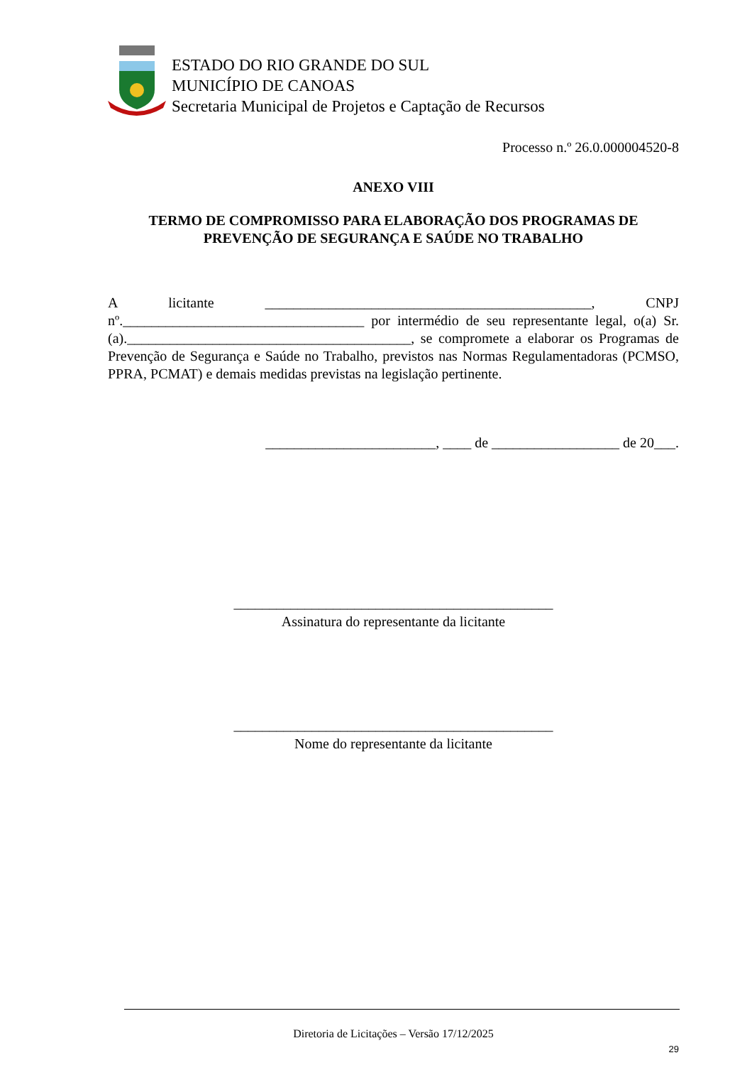ESTADO DO RIO GRANDE DO SUL
MUNICÍPIO DE CANOAS
Secretaria Municipal de Projetos e Captação de Recursos
Processo n.º 26.0.000004520-8
ANEXO VIII
TERMO DE COMPROMISSO PARA ELABORAÇÃO DOS PROGRAMAS DE PREVENÇÃO DE SEGURANÇA E SAÚDE NO TRABALHO
A licitante ______________________________________________, CNPJ nº.__________________________________ por intermédio de seu representante legal, o(a) Sr.(a).________________________________________, se compromete a elaborar os Programas de Prevenção de Segurança e Saúde no Trabalho, previstos nas Normas Regulamentadoras (PCMSO, PPRA, PCMAT) e demais medidas previstas na legislação pertinente.
________________________, ____ de __________________ de 20___.
_____________________________________________
Assinatura do representante da licitante
_____________________________________________
Nome do representante da licitante
Diretoria de Licitações – Versão 17/12/2025
29